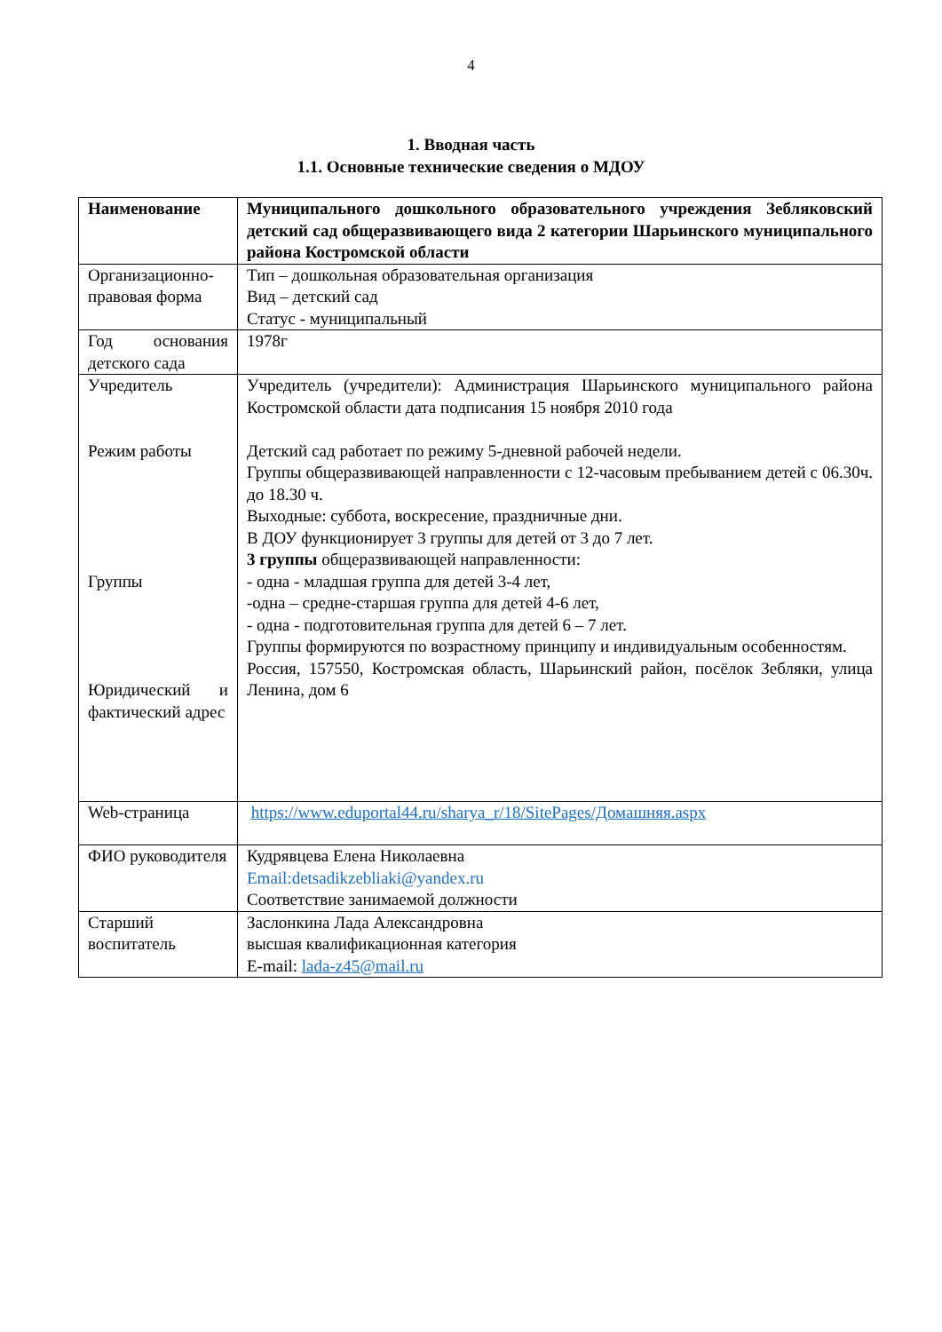4
1. Вводная часть
1.1. Основные технические сведения о МДОУ
| Наименование | Муниципального дошкольного образовательного учреждения Зебляковский детский сад общеразвивающего вида 2 категории Шарьинского муниципального района Костромской области |
| Организационно-правовая форма | Тип – дошкольная образовательная организация Вид – детский сад Статус - муниципальный |
| Год основания детского сада | 1978г |
| Учредитель Режим работы Группы Юридический и фактический адрес | Учредитель (учредители): Администрация Шарьинского муниципального района Костромской области дата подписания 15 ноября 2010 года Детский сад работает по режиму 5-дневной рабочей недели. Группы общеразвивающей направленности с 12-часовым пребыванием детей с 06.30ч. до 18.30 ч. Выходные: суббота, воскресение, праздничные дни. В ДОУ функционирует 3 группы для детей от 3 до 7 лет. 3 группы общеразвивающей направленности: - одна - младшая группа для детей 3-4 лет, -одна – средне-старшая группа для детей 4-6 лет, - одна - подготовительная группа для детей 6 – 7 лет. Группы формируются по возрастному принципу и индивидуальным особенностям. Россия, 157550, Костромская область, Шарьинский район, посёлок Зебляки, улица Ленина, дом 6 |
| Web-страница | https://www.eduportal44.ru/sharya_r/18/SitePages/Домашняя.aspx |
| ФИО руководителя | Кудрявцева Елена Николаевна Email:detsadikzebliaki@yandex.ru Соответствие занимаемой должности |
| Старший воспитатель | Заслонкина Лада Александровна высшая квалификационная категория E-mail: lada-z45@mail.ru |